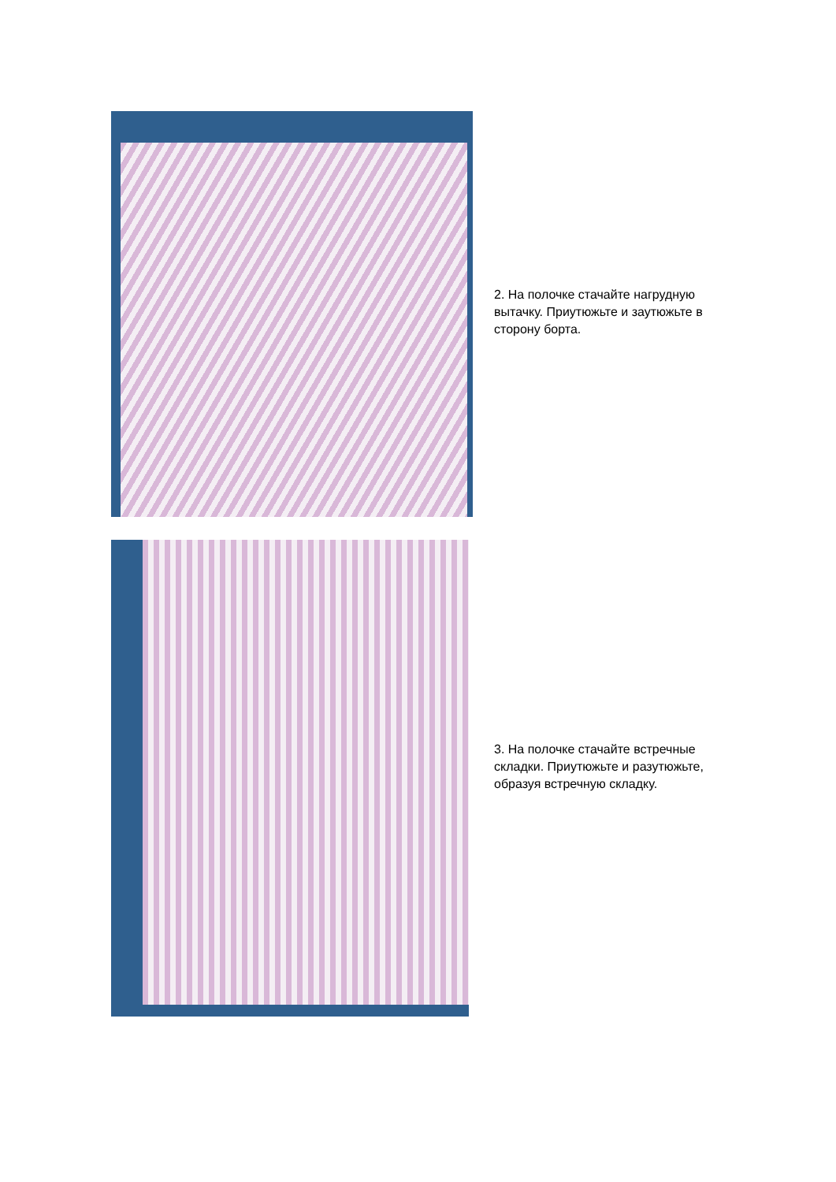2. На полочке стачайте нагрудную вытачку. Приутюжьте и заутюжьте в сторону борта.
3. На полочке стачайте встречные складки. Приутюжьте и разутюжьте, образуя встречную складку.